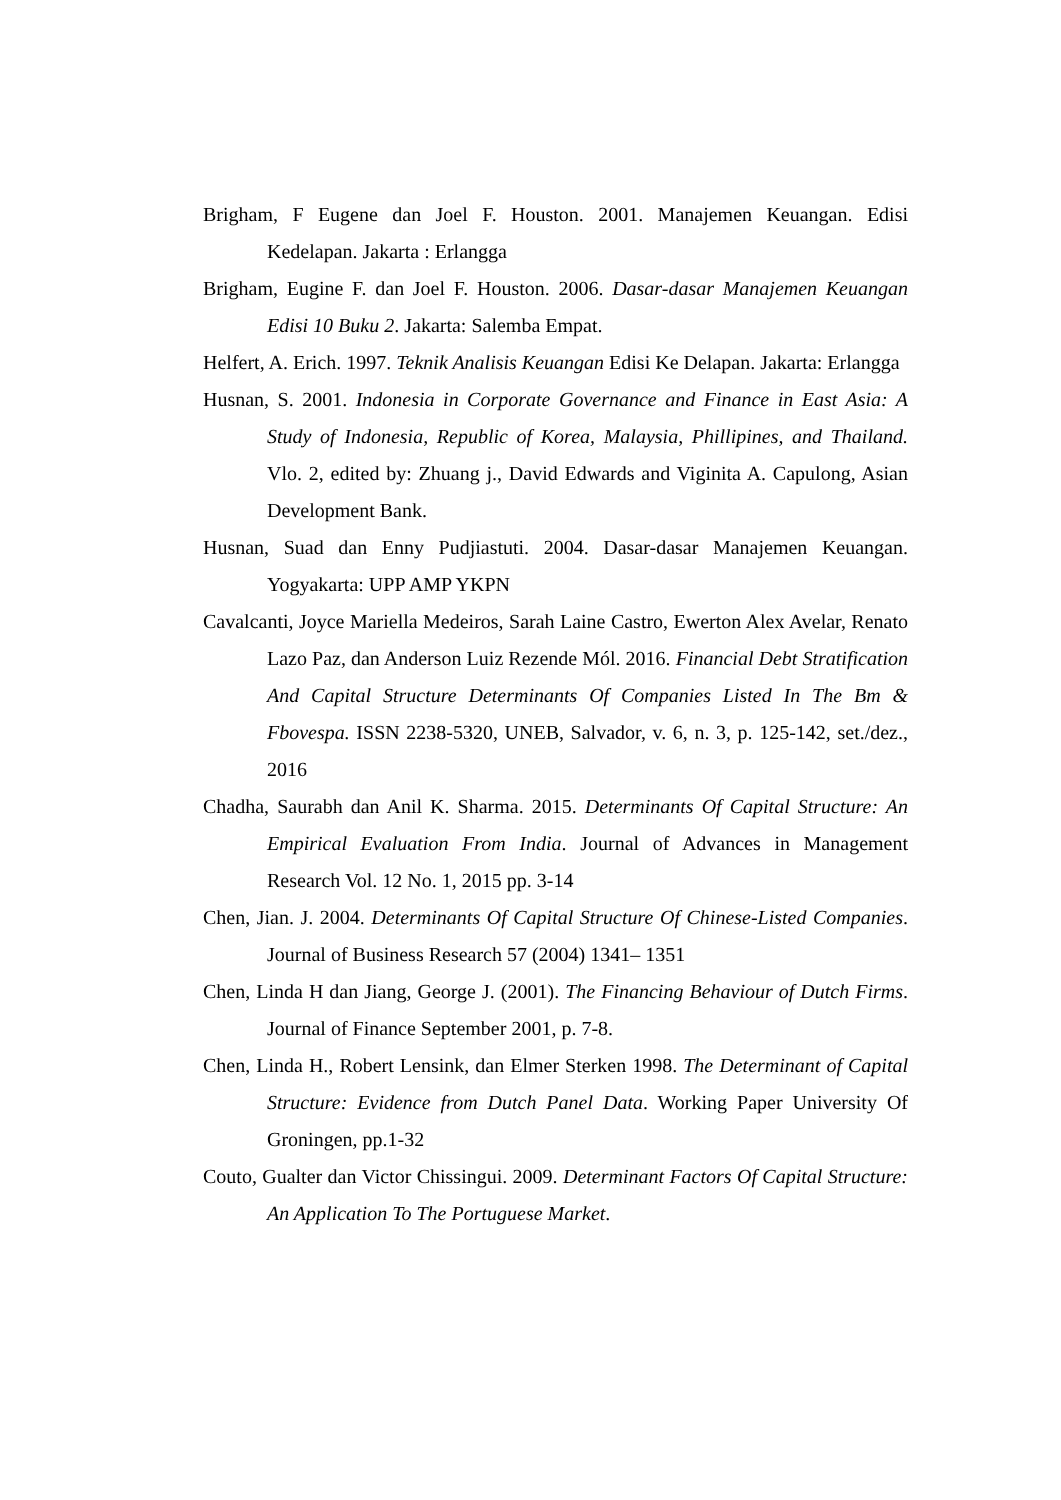Brigham, F Eugene dan Joel F. Houston. 2001. Manajemen Keuangan. Edisi Kedelapan. Jakarta : Erlangga
Brigham, Eugine F. dan Joel F. Houston. 2006. Dasar-dasar Manajemen Keuangan Edisi 10 Buku 2. Jakarta: Salemba Empat.
Helfert, A. Erich. 1997. Teknik Analisis Keuangan Edisi Ke Delapan. Jakarta: Erlangga
Husnan, S. 2001. Indonesia in Corporate Governance and Finance in East Asia: A Study of Indonesia, Republic of Korea, Malaysia, Phillipines, and Thailand. Vlo. 2, edited by: Zhuang j., David Edwards and Viginita A. Capulong, Asian Development Bank.
Husnan, Suad dan Enny Pudjiastuti. 2004. Dasar-dasar Manajemen Keuangan. Yogyakarta: UPP AMP YKPN
Cavalcanti, Joyce Mariella Medeiros, Sarah Laine Castro, Ewerton Alex Avelar, Renato Lazo Paz, dan Anderson Luiz Rezende Mól. 2016. Financial Debt Stratification And Capital Structure Determinants Of Companies Listed In The Bm & Fbovespa. ISSN 2238-5320, UNEB, Salvador, v. 6, n. 3, p. 125-142, set./dez., 2016
Chadha, Saurabh dan Anil K. Sharma. 2015. Determinants Of Capital Structure: An Empirical Evaluation From India. Journal of Advances in Management Research Vol. 12 No. 1, 2015 pp. 3-14
Chen, Jian. J. 2004. Determinants Of Capital Structure Of Chinese-Listed Companies. Journal of Business Research 57 (2004) 1341– 1351
Chen, Linda H dan Jiang, George J. (2001). The Financing Behaviour of Dutch Firms. Journal of Finance September 2001, p. 7-8.
Chen, Linda H., Robert Lensink, dan Elmer Sterken 1998. The Determinant of Capital Structure: Evidence from Dutch Panel Data. Working Paper University Of Groningen, pp.1-32
Couto, Gualter dan Victor Chissingui. 2009. Determinant Factors Of Capital Structure: An Application To The Portuguese Market.